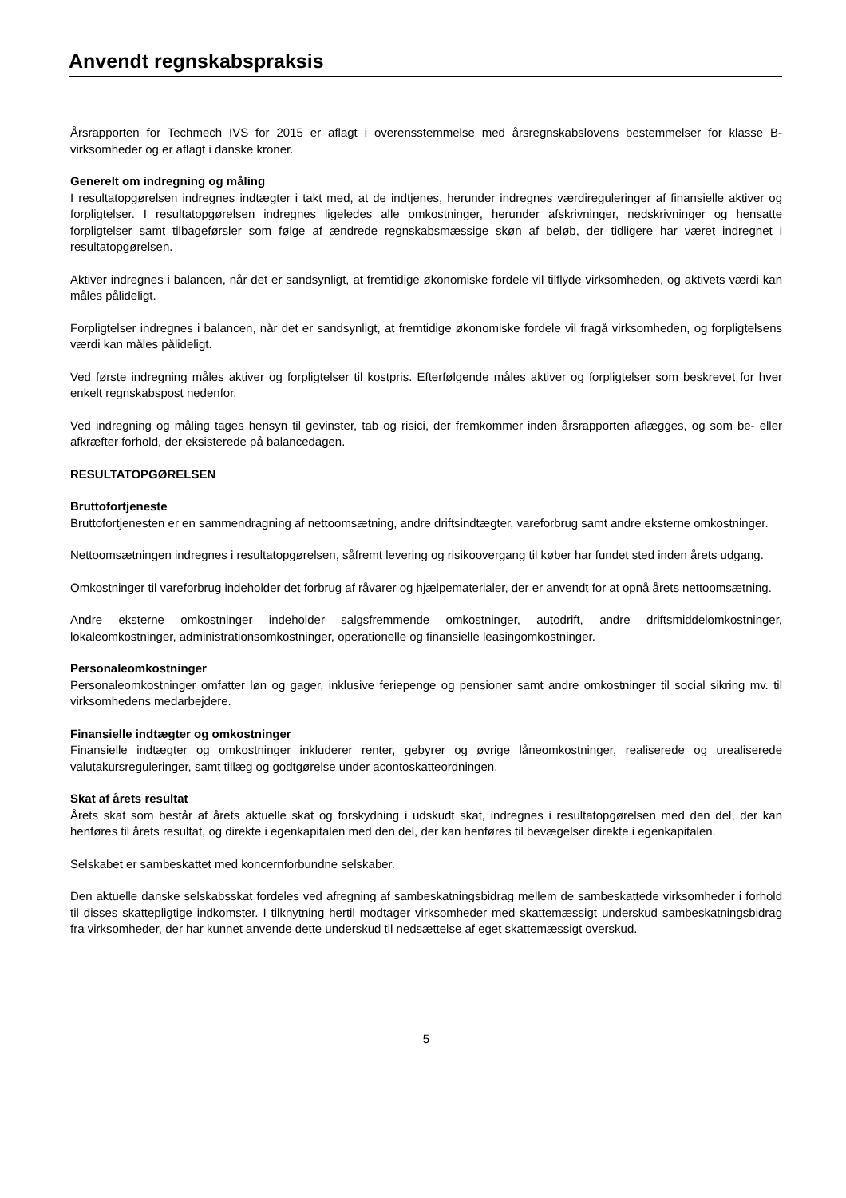Anvendt regnskabspraksis
Årsrapporten for Techmech IVS for 2015 er aflagt i overensstemmelse med årsregnskabslovens bestemmelser for klasse B-virksomheder og er aflagt i danske kroner.
Generelt om indregning og måling
I resultatopgørelsen indregnes indtægter i takt med, at de indtjenes, herunder indregnes værdireguleringer af finansielle aktiver og forpligtelser. I resultatopgørelsen indregnes ligeledes alle omkostninger, herunder afskrivninger, nedskrivninger og hensatte forpligtelser samt tilbageførsler som følge af ændrede regnskabsmæssige skøn af beløb, der tidligere har været indregnet i resultatopgørelsen.
Aktiver indregnes i balancen, når det er sandsynligt, at fremtidige økonomiske fordele vil tilflyde virksomheden, og aktivets værdi kan måles pålideligt.
Forpligtelser indregnes i balancen, når det er sandsynligt, at fremtidige økonomiske fordele vil fragå virksomheden, og forpligtelsens værdi kan måles pålideligt.
Ved første indregning måles aktiver og forpligtelser til kostpris. Efterfølgende måles aktiver og forpligtelser som beskrevet for hver enkelt regnskabspost nedenfor.
Ved indregning og måling tages hensyn til gevinster, tab og risici, der fremkommer inden årsrapporten aflægges, og som be- eller afkræfter forhold, der eksisterede på balancedagen.
RESULTATOPGØRELSEN
Bruttofortjeneste
Bruttofortjenesten er en sammendragning af nettoomsætning, andre driftsindtægter, vareforbrug samt andre eksterne omkostninger.
Nettoomsætningen indregnes i resultatopgørelsen, såfremt levering og risikoovergang til køber har fundet sted inden årets udgang.
Omkostninger til vareforbrug indeholder det forbrug af råvarer og hjælpematerialer, der er anvendt for at opnå årets nettoomsætning.
Andre eksterne omkostninger indeholder salgsfremmende omkostninger, autodrift, andre driftsmiddelomkostninger, lokaleomkostninger, administrationsomkostninger, operationelle og finansielle leasingomkostninger.
Personaleomkostninger
Personaleomkostninger omfatter løn og gager, inklusive feriepenge og pensioner samt andre omkostninger til social sikring mv. til virksomhedens medarbejdere.
Finansielle indtægter og omkostninger
Finansielle indtægter og omkostninger inkluderer renter, gebyrer og øvrige låneomkostninger, realiserede og urealiserede valutakursreguleringer, samt tillæg og godtgørelse under acontoskatteordningen.
Skat af årets resultat
Årets skat som består af årets aktuelle skat og forskydning i udskudt skat, indregnes i resultatopgørelsen med den del, der kan henføres til årets resultat, og direkte i egenkapitalen med den del, der kan henføres til bevægelser direkte i egenkapitalen.
Selskabet er sambeskattet med koncernforbundne selskaber.
Den aktuelle danske selskabsskat fordeles ved afregning af sambeskatningsbidrag mellem de sambeskattede virksomheder i forhold til disses skattepligtige indkomster. I tilknytning hertil modtager virksomheder med skattemæssigt underskud sambeskatningsbidrag fra virksomheder, der har kunnet anvende dette underskud til nedsættelse af eget skattemæssigt overskud.
5